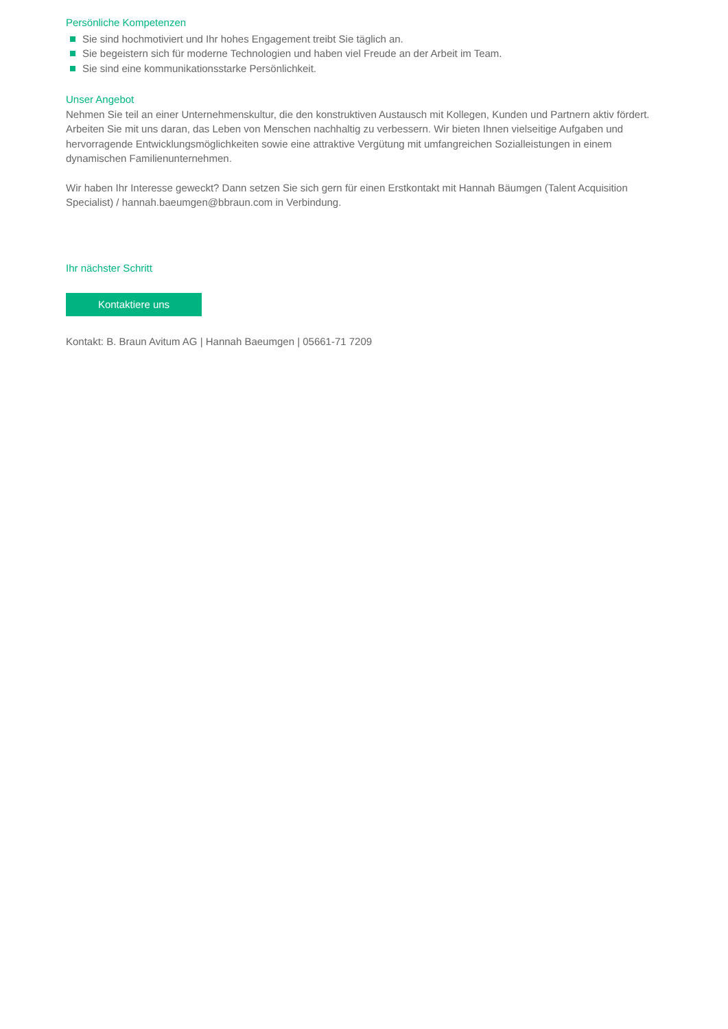Persönliche Kompetenzen
Sie sind hochmotiviert und Ihr hohes Engagement treibt Sie täglich an.
Sie begeistern sich für moderne Technologien und haben viel Freude an der Arbeit im Team.
Sie sind eine kommunikationsstarke Persönlichkeit.
Unser Angebot
Nehmen Sie teil an einer Unternehmenskultur, die den konstruktiven Austausch mit Kollegen, Kunden und Partnern aktiv fördert. Arbeiten Sie mit uns daran, das Leben von Menschen nachhaltig zu verbessern. Wir bieten Ihnen vielseitige Aufgaben und hervorragende Entwicklungsmöglichkeiten sowie eine attraktive Vergütung mit umfangreichen Sozialleistungen in einem dynamischen Familienunternehmen.
Wir haben Ihr Interesse geweckt? Dann setzen Sie sich gern für einen Erstkontakt mit Hannah Bäumgen (Talent Acquisition Specialist) / hannah.baeumgen@bbraun.com in Verbindung.
Ihr nächster Schritt
Kontaktiere uns
Kontakt: B. Braun Avitum AG | Hannah Baeumgen | 05661-71 7209